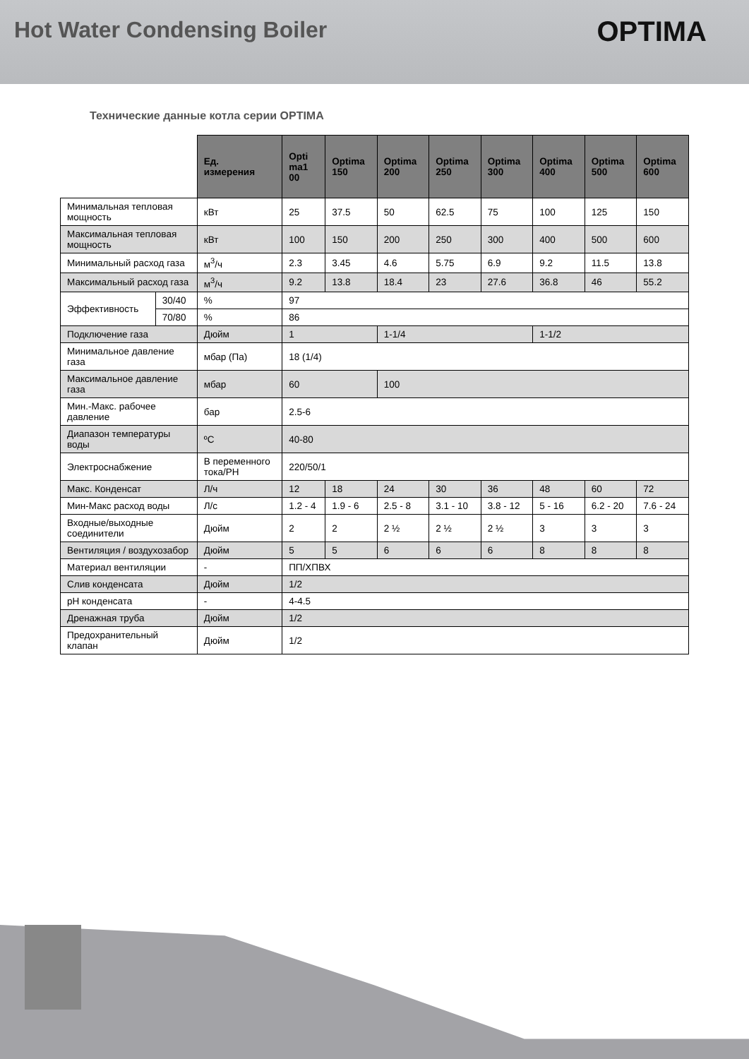Hot Water Condensing Boiler
OPTIMA
Технические данные котла серии OPTIMA
| | | Ед. измерения | Opti ma1 00 | Optima 150 | Optima 200 | Optima 250 | Optima 300 | Optima 400 | Optima 500 | Optima 600 |
| --- | --- | --- | --- | --- | --- | --- | --- | --- | --- | --- |
| Минимальная тепловая мощность | | кВт | 25 | 37.5 | 50 | 62.5 | 75 | 100 | 125 | 150 |
| Максимальная тепловая мощность | | кВт | 100 | 150 | 200 | 250 | 300 | 400 | 500 | 600 |
| Минимальный расход газа | | м<sup>3</sup>/ч | 2.3 | 3.45 | 4.6 | 5.75 | 6.9 | 9.2 | 11.5 | 13.8 |
| Максимальный расход газа | | м<sup>3</sup>/ч | 9.2 | 13.8 | 18.4 | 23 | 27.6 | 36.8 | 46 | 55.2 |
| Эффективность | 30/40 | % | 97 | | | | | | | |
| | 70/80 | % | 86 | | | | | | | |
| Подключение газа | | Дюйм | 1 | | 1-1/4 | | | 1-1/2 | | |
| Минимальное давление газа | | мбар (Па) | 18 (1/4) | | | | | | | |
| Максимальное давление газа | | мбар | 60 | | 100 | | | | | |
| Мин.-Макс. рабочее давление | | бар | 2.5-6 | | | | | | | |
| Диапазон температуры воды | | ºC | 40-80 | | | | | | | |
| Электроснабжение | | В переменного тока/PH | 220/50/1 | | | | | | | |
| Макс. Конденсат | | Л/ч | 12 | 18 | 24 | 30 | 36 | 48 | 60 | 72 |
| Мин-Макс расход воды | | Л/с | 1.2 - 4 | 1.9 - 6 | 2.5 - 8 | 3.1 - 10 | 3.8 - 12 | 5 - 16 | 6.2 - 20 | 7.6 - 24 |
| Входные/выходные соединители | | Дюйм | 2 | 2 | 2 ½ | 2 ½ | 2 ½ | 3 | 3 | 3 |
| Вентиляция / воздухозабор | | Дюйм | 5 | 5 | 6 | 6 | 6 | 8 | 8 | 8 |
| Материал вентиляции | | - | ПП/ХПВХ | | | | | | | |
| Слив конденсата | | Дюйм | 1/2 | | | | | | | |
| pH конденсата | | - | 4-4.5 | | | | | | | |
| Дренажная труба | | Дюйм | 1/2 | | | | | | | |
| Предохранительный клапан | | Дюйм | 1/2 | | | | | | | |